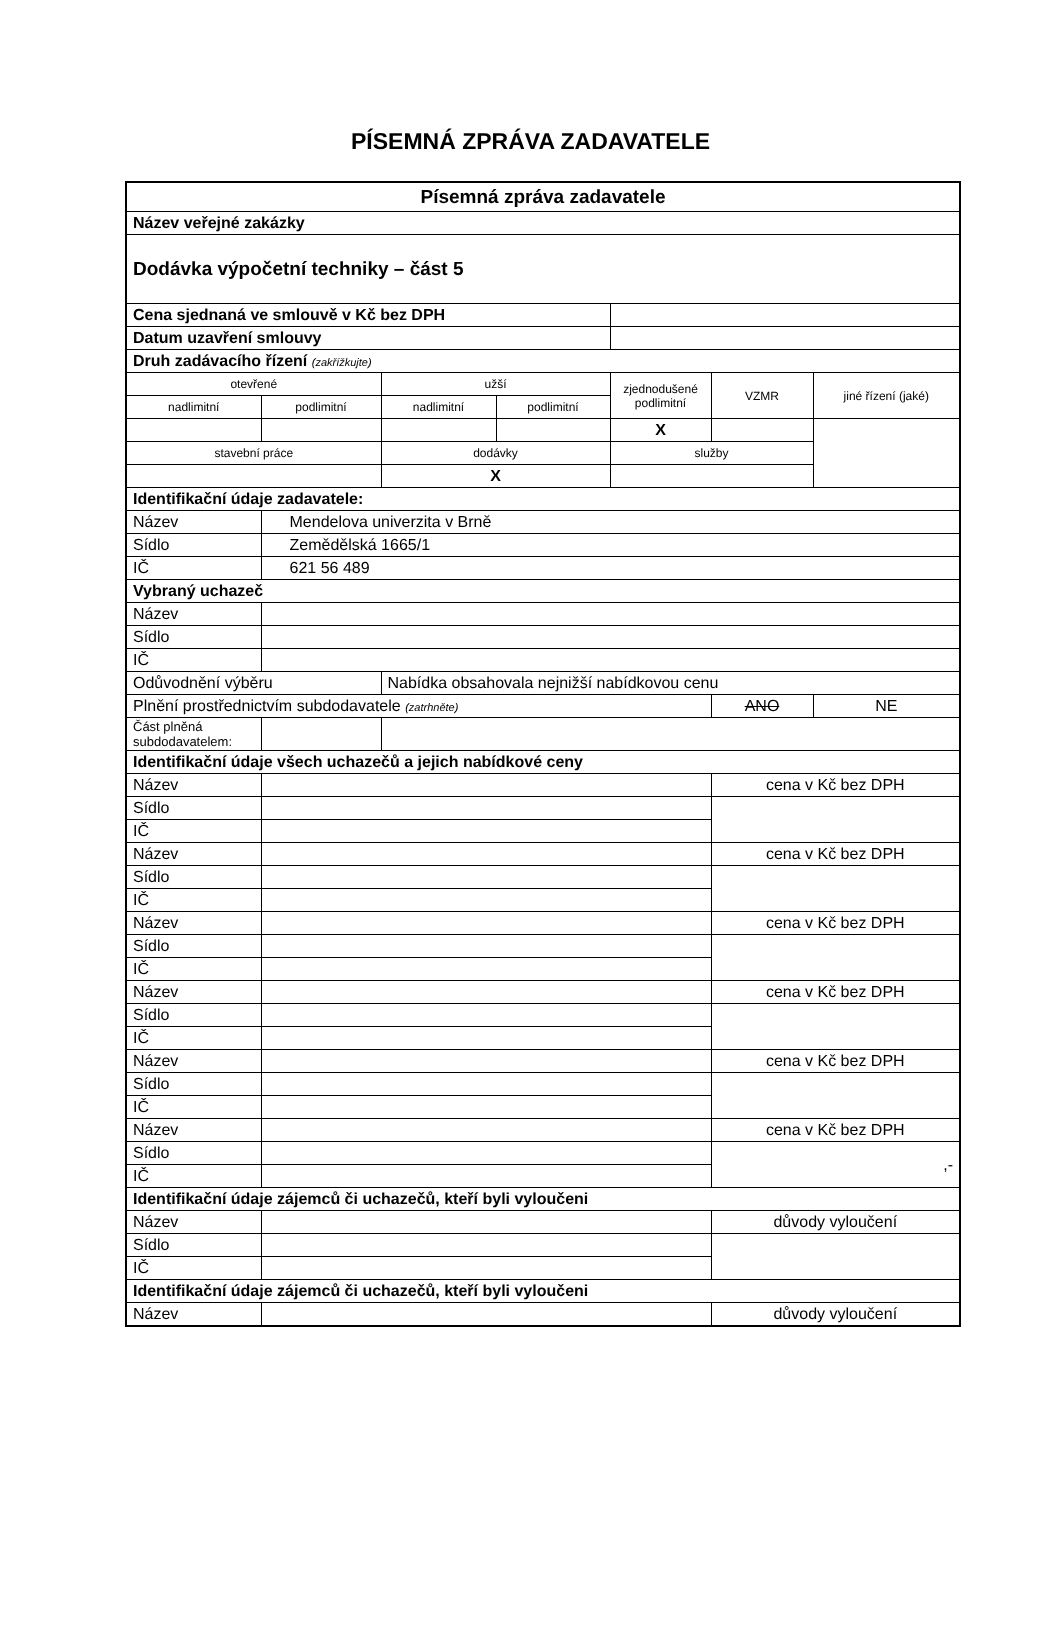PÍSEMNÁ ZPRÁVA ZADAVATELE
| Písemná zpráva zadavatele | | | | | | |
| Název veřejné zakázky | | | | | | |
| Dodávka výpočetní techniky – část 5 | | | | | | |
| Cena sjednaná ve smlouvě v Kč bez DPH | | | | | | |
| Datum uzavření smlouvy | | | | | | |
| Druh zadávacího řízení (zakřížkujte) | | | | | | |
| otevřené | | užší | | zjednodušené podlimitní | VZMR | jiné řízení (jaké) |
| nadlimitní | podlimitní | nadlimitní | podlimitní | | | |
| | | | | X | | |
| stavební práce | | dodávky | | služby | | |
| | | X | | | | |
| Identifikační údaje zadavatele: | | | | | | |
| Název | Mendelova univerzita v Brně | | | | | |
| Sídlo | Zemědělská 1665/1 | | | | | |
| IČ | 621 56 489 | | | | | |
| Vybraný uchazeč | | | | | | |
| Název | | | | | | |
| Sídlo | | | | | | |
| IČ | | | | | | |
| Odůvodnění výběru | | Nabídka obsahovala nejnižší nabídkovou cenu | | | | |
| Plnění prostřednictvím subdodavatele (zatrhněte) | | | | | ANO | NE |
| Část plněná subdodavatelem: | | | | | | |
| Identifikační údaje všech uchazečů a jejich nabídkové ceny | | | | | | |
| Název | | | | | cena v Kč bez DPH | |
| Sídlo | | | | | | |
| IČ | | | | | | |
| Název | | | | | cena v Kč bez DPH | |
| Sídlo | | | | | | |
| IČ | | | | | | |
| Název | | | | | cena v Kč bez DPH | |
| Sídlo | | | | | | |
| IČ | | | | | | |
| Název | | | | | cena v Kč bez DPH | |
| Sídlo | | | | | | |
| IČ | | | | | | |
| Název | | | | | cena v Kč bez DPH | |
| Sídlo | | | | | | |
| IČ | | | | | | |
| Název | | | | | cena v Kč bez DPH | |
| Sídlo | | | | | ,- | |
| IČ | | | | | | |
| Identifikační údaje zájemců či uchazečů, kteří byli vyloučeni | | | | | | |
| Název | | | | | důvody vyloučení | |
| Sídlo | | | | | | |
| IČ | | | | | | |
| Identifikační údaje zájemců či uchazečů, kteří byli vyloučeni | | | | | | |
| Název | | | | | důvody vyloučení | |